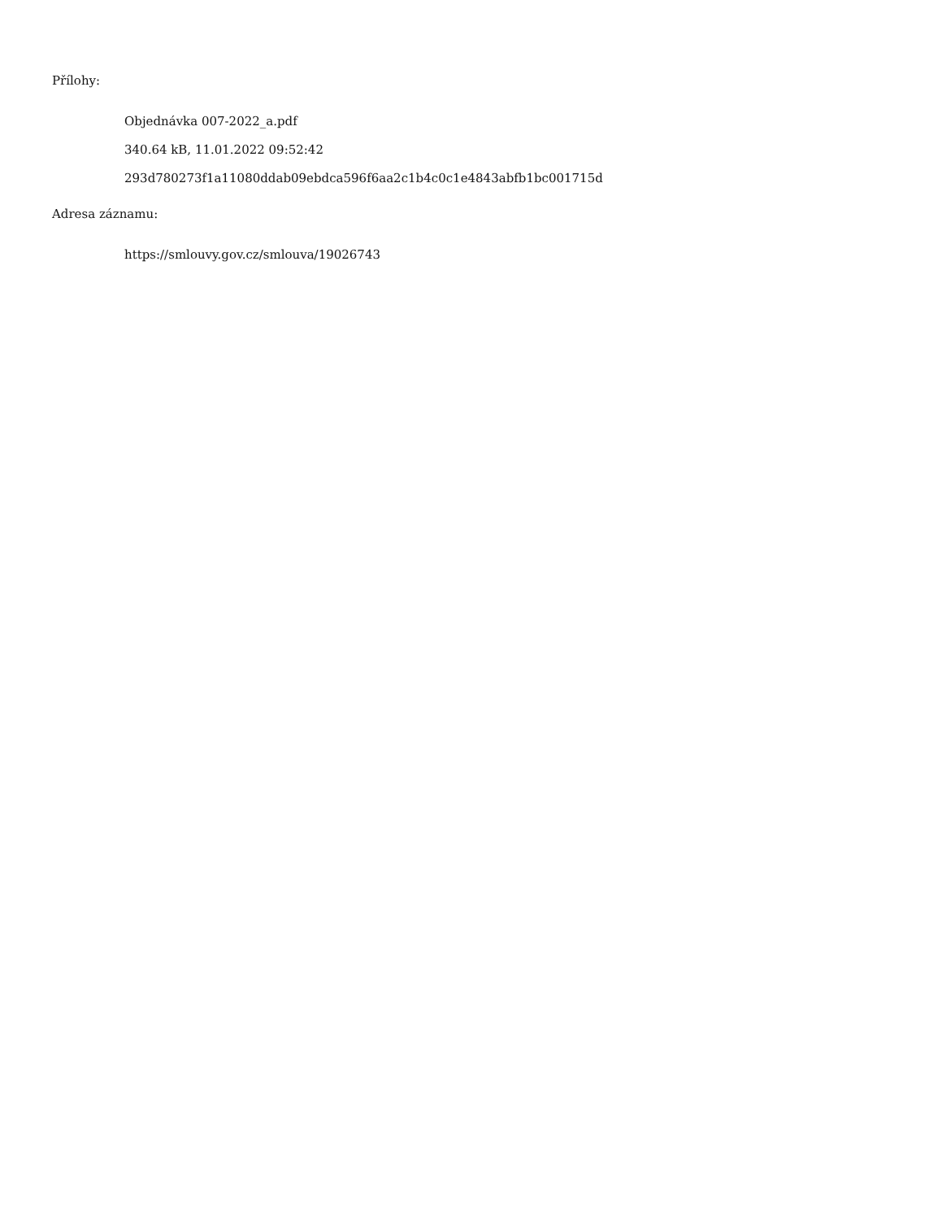Přílohy:
Objednávka 007-2022_a.pdf
340.64 kB, 11.01.2022 09:52:42
293d780273f1a11080ddab09ebdca596f6aa2c1b4c0c1e4843abfb1bc001715d
Adresa záznamu:
https://smlouvy.gov.cz/smlouva/19026743